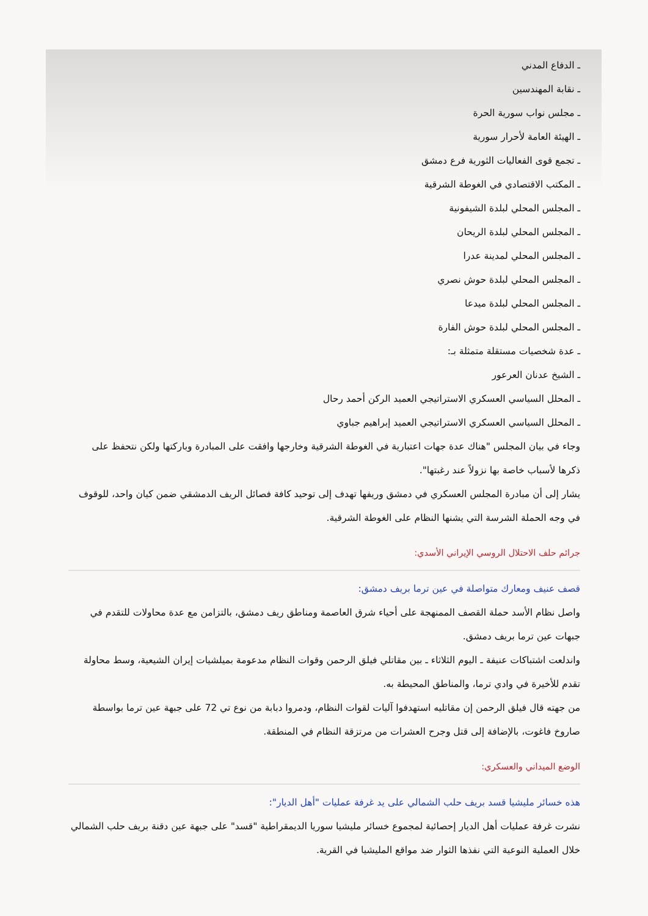ـ الدفاع المدني
ـ نقابة المهندسين
ـ مجلس نواب سورية الحرة
ـ الهيئة العامة لأحرار سورية
ـ تجمع قوى الفعاليات الثورية فرع دمشق
ـ المكتب الاقتصادي في الغوطة الشرقية
ـ المجلس المحلي لبلدة الشيفونية
ـ المجلس المحلي لبلدة الريحان
ـ المجلس المحلي لمدينة عدرا
ـ المجلس المحلي لبلدة حوش نصري
ـ المجلس المحلي لبلدة ميدعا
ـ المجلس المحلي لبلدة حوش الفارة
ـ عدة شخصيات مستقلة متمثلة بـ:
ـ الشيخ عدنان العرعور
ـ المحلل السياسي العسكري الاستراتيجي العميد الركن أحمد رحال
ـ المحلل السياسي العسكري الاستراتيجي العميد إبراهيم جباوي
وجاء في بيان المجلس "هناك عدة جهات اعتبارية في الغوطة الشرقية وخارجها وافقت على المبادرة وباركتها ولكن نتحفظ على ذكرها لأسباب خاصة بها نزولاً عند رغبتها".
يشار إلى أن مبادرة المجلس العسكري في دمشق وريفها تهدف إلى توحيد كافة فصائل الريف الدمشقي ضمن كيان واحد، للوقوف في وجه الحملة الشرسة التي يشنها النظام على الغوطة الشرقية.
جرائم حلف الاحتلال الروسي الإيراني الأسدي:
قصف عنيف ومعارك متواصلة في عين ترما بريف دمشق:
واصل نظام الأسد حملة القصف الممنهجة على أحياء شرق العاصمة ومناطق ريف دمشق، بالتزامن مع عدة محاولات للتقدم في جبهات عين ترما بريف دمشق.
واندلعت اشتباكات عنيفة ـ اليوم الثلاثاء ـ بين مقاتلي فيلق الرحمن وقوات النظام مدعومة بميلشيات إيران الشيعية، وسط محاولة تقدم للأخيرة في وادي ترما، والمناطق المحيطة به.
من جهته قال فيلق الرحمن إن مقاتليه استهدفوا آليات لقوات النظام، ودمروا دبابة من نوع تي 72 على جبهة عين ترما بواسطة صاروخ فاغوت، بالإضافة إلى قتل وجرح العشرات من مرتزقة النظام في المنطقة.
الوضع الميداني والعسكري:
هذه خسائر مليشيا قسد بريف حلب الشمالي على يد غرفة عمليات "أهل الديار":
نشرت غرفة عمليات أهل الديار إحصائية لمجموع خسائر مليشيا سوريا الديمقراطية "قسد" على جبهة عين دقنة بريف حلب الشمالي خلال العملية النوعية التي نفذها الثوار ضد مواقع المليشيا في القرية.